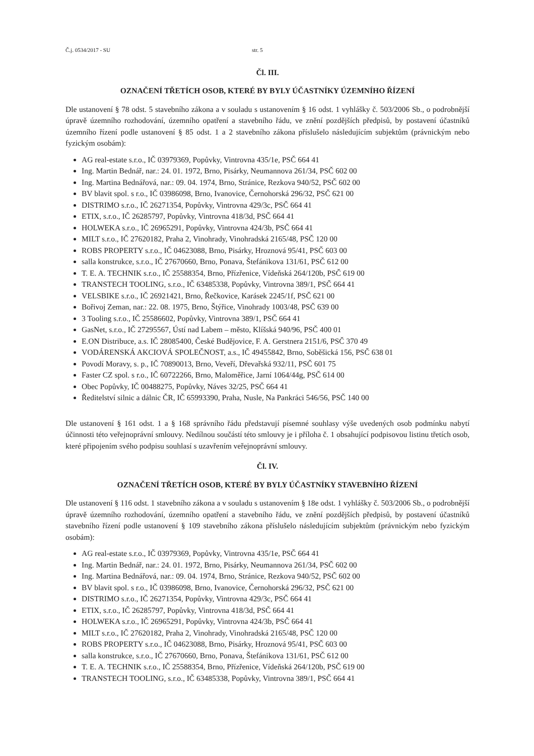Č.j. 0534/2017 - SU str. 5
Čl. III.
OZNAČENÍ TŘETÍCH OSOB, KTERÉ BY BYLY ÚČASTNÍKY ÚZEMNÍHO ŘÍZENÍ
Dle ustanovení § 78 odst. 5 stavebního zákona a v souladu s ustanovením § 16 odst. 1 vyhlášky č. 503/2006 Sb., o podrobnější úpravě územního rozhodování, územního opatření a stavebního řádu, ve znění pozdějších předpisů, by postavení účastníků územního řízení podle ustanovení § 85 odst. 1 a 2 stavebního zákona příslušelo následujícím subjektům (právnickým nebo fyzickým osobám):
AG real-estate s.r.o., IČ 03979369, Popůvky, Vintrovna 435/1e, PSČ 664 41
Ing. Martin Bednář, nar.: 24. 01. 1972, Brno, Pisárky, Neumannova 261/34, PSČ 602 00
Ing. Martina Bednářová, nar.: 09. 04. 1974, Brno, Stránice, Rezkova 940/52, PSČ 602 00
BV blavit spol. s r.o., IČ 03986098, Brno, Ivanovice, Černohorská 296/32, PSČ 621 00
DISTRIMO s.r.o., IČ 26271354, Popůvky, Vintrovna 429/3c, PSČ 664 41
ETIX, s.r.o., IČ 26285797, Popůvky, Vintrovna 418/3d, PSČ 664 41
HOLWEKA s.r.o., IČ 26965291, Popůvky, Vintrovna 424/3b, PSČ 664 41
MILT s.r.o., IČ 27620182, Praha 2, Vinohrady, Vinohradská 2165/48, PSČ 120 00
ROBS PROPERTY s.r.o., IČ 04623088, Brno, Pisárky, Hroznová 95/41, PSČ 603 00
salla konstrukce, s.r.o., IČ 27670660, Brno, Ponava, Štefánikova 131/61, PSČ 612 00
T. E. A. TECHNIK s.r.o., IČ 25588354, Brno, Přízřenice, Vídeňská 264/120b, PSČ 619 00
TRANSTECH TOOLING, s.r.o., IČ 63485338, Popůvky, Vintrovna 389/1, PSČ 664 41
VELSBIKE s.r.o., IČ 26921421, Brno, Řečkovice, Karásek 2245/1f, PSČ 621 00
Bořivoj Zeman, nar.: 22. 08. 1975, Brno, Štýřice, Vinohrady 1003/48, PSČ 639 00
3 Tooling s.r.o., IČ 25586602, Popůvky, Vintrovna 389/1, PSČ 664 41
GasNet, s.r.o., IČ 27295567, Ústí nad Labem – město, Klíšská 940/96, PSČ 400 01
E.ON Distribuce, a.s. IČ 28085400, České Budějovice, F. A. Gerstnera 2151/6, PSČ 370 49
VODÁRENSKÁ AKCIOVÁ SPOLEČNOST, a.s., IČ 49455842, Brno, Soběšická 156, PSČ 638 01
Povodí Moravy, s. p., IČ 70890013, Brno, Veveří, Dřevařská 932/11, PSČ 601 75
Faster CZ spol. s r.o., IČ 60722266, Brno, Maloměřice, Jarní 1064/44g, PSČ 614 00
Obec Popůvky, IČ 00488275, Popůvky, Náves 32/25, PSČ 664 41
Ředitelství silnic a dálnic ČR, IČ 65993390, Praha, Nusle, Na Pankráci 546/56, PSČ 140 00
Dle ustanovení § 161 odst. 1 a § 168 správního řádu představují písemné souhlasy výše uvedených osob podmínku nabytí účinnosti této veřejnoprávní smlouvy. Nedílnou součástí této smlouvy je i příloha č. 1 obsahující podpisovou listinu třetích osob, které připojením svého podpisu souhlasí s uzavřením veřejnoprávní smlouvy.
Čl. IV.
OZNAČENÍ TŘETÍCH OSOB, KTERÉ BY BYLY ÚČASTNÍKY STAVEBNÍHO ŘÍZENÍ
Dle ustanovení § 116 odst. 1 stavebního zákona a v souladu s ustanovením § 18e odst. 1 vyhlášky č. 503/2006 Sb., o podrobnější úpravě územního rozhodování, územního opatření a stavebního řádu, ve znění pozdějších předpisů, by postavení účastníků stavebního řízení podle ustanovení § 109 stavebního zákona příslušelo následujícím subjektům (právnickým nebo fyzickým osobám):
AG real-estate s.r.o., IČ 03979369, Popůvky, Vintrovna 435/1e, PSČ 664 41
Ing. Martin Bednář, nar.: 24. 01. 1972, Brno, Pisárky, Neumannova 261/34, PSČ 602 00
Ing. Martina Bednářová, nar.: 09. 04. 1974, Brno, Stránice, Rezkova 940/52, PSČ 602 00
BV blavit spol. s r.o., IČ 03986098, Brno, Ivanovice, Černohorská 296/32, PSČ 621 00
DISTRIMO s.r.o., IČ 26271354, Popůvky, Vintrovna 429/3c, PSČ 664 41
ETIX, s.r.o., IČ 26285797, Popůvky, Vintrovna 418/3d, PSČ 664 41
HOLWEKA s.r.o., IČ 26965291, Popůvky, Vintrovna 424/3b, PSČ 664 41
MILT s.r.o., IČ 27620182, Praha 2, Vinohrady, Vinohradská 2165/48, PSČ 120 00
ROBS PROPERTY s.r.o., IČ 04623088, Brno, Pisárky, Hroznová 95/41, PSČ 603 00
salla konstrukce, s.r.o., IČ 27670660, Brno, Ponava, Štefánikova 131/61, PSČ 612 00
T. E. A. TECHNIK s.r.o., IČ 25588354, Brno, Přízřenice, Vídeňská 264/120b, PSČ 619 00
TRANSTECH TOOLING, s.r.o., IČ 63485338, Popůvky, Vintrovna 389/1, PSČ 664 41